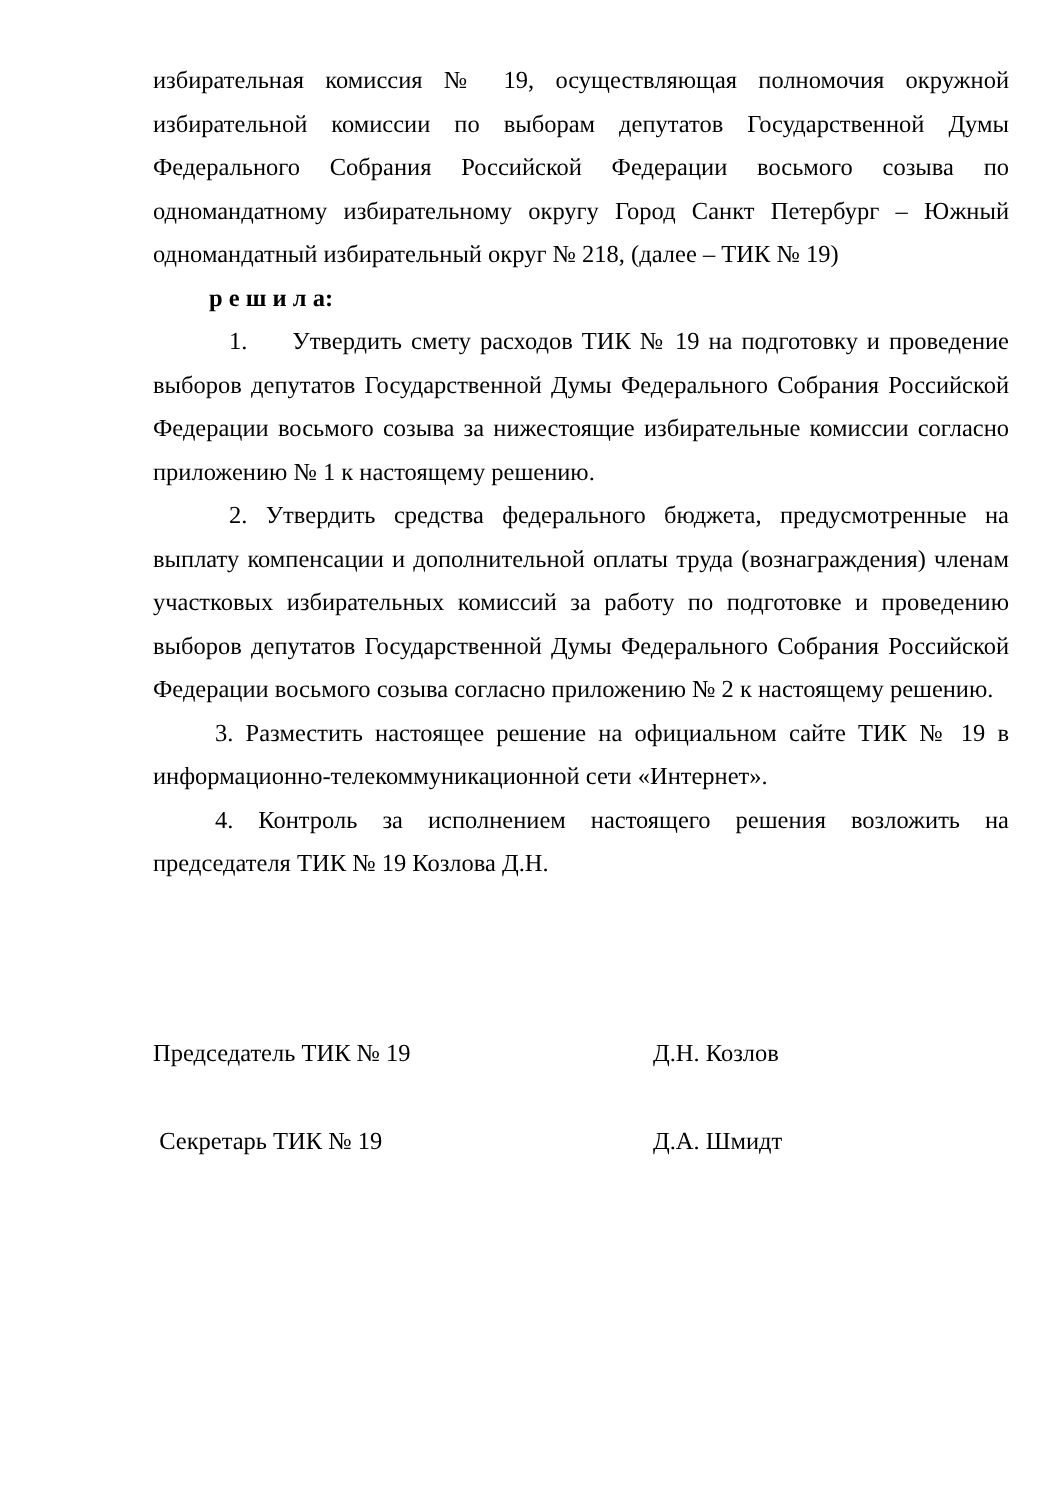избирательная комиссия № 19, осуществляющая полномочия окружной избирательной комиссии по выборам депутатов Государственной Думы Федерального Собрания Российской Федерации восьмого созыва по одномандатному избирательному округу Город Санкт Петербург – Южный одномандатный избирательный округ № 218, (далее – ТИК № 19)
р е ш и л а:
1. Утвердить смету расходов ТИК № 19 на подготовку и проведение выборов депутатов Государственной Думы Федерального Собрания Российской Федерации восьмого созыва за нижестоящие избирательные комиссии согласно приложению № 1 к настоящему решению.
2. Утвердить средства федерального бюджета, предусмотренные на выплату компенсации и дополнительной оплаты труда (вознаграждения) членам участковых избирательных комиссий за работу по подготовке и проведению выборов депутатов Государственной Думы Федерального Собрания Российской Федерации восьмого созыва согласно приложению № 2 к настоящему решению.
3. Разместить настоящее решение на официальном сайте ТИК № 19 в информационно-телекоммуникационной сети «Интернет».
4. Контроль за исполнением настоящего решения возложить на председателя ТИК № 19 Козлова Д.Н.
Председатель ТИК № 19 Д.Н. Козлов
Секретарь ТИК № 19 Д.А. Шмидт